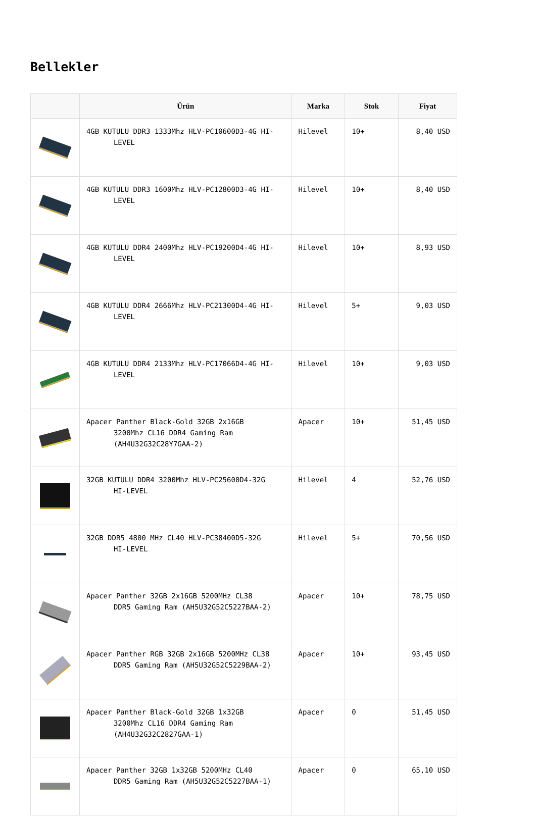Bellekler
| | Ürün | Marka | Stok | Fiyat |
| --- | --- | --- | --- | --- |
| | 4GB KUTULU DDR3 1333Mhz HLV-PC10600D3-4G HI- LEVEL | Hilevel | 10+ | 8,40 USD |
| | 4GB KUTULU DDR3 1600Mhz HLV-PC12800D3-4G HI- LEVEL | Hilevel | 10+ | 8,40 USD |
| | 4GB KUTULU DDR4 2400Mhz HLV-PC19200D4-4G HI- LEVEL | Hilevel | 10+ | 8,93 USD |
| | 4GB KUTULU DDR4 2666Mhz HLV-PC21300D4-4G HI- LEVEL | Hilevel | 5+ | 9,03 USD |
| | 4GB KUTULU DDR4 2133Mhz HLV-PC17066D4-4G HI- LEVEL | Hilevel | 10+ | 9,03 USD |
| | Apacer Panther Black-Gold 32GB 2x16GB 3200Mhz CL16 DDR4 Gaming Ram (AH4U32G32C28Y7GAA-2) | Apacer | 10+ | 51,45 USD |
| | 32GB KUTULU DDR4 3200Mhz HLV-PC25600D4-32G HI-LEVEL | Hilevel | 4 | 52,76 USD |
| | 32GB DDR5 4800 MHz CL40 HLV-PC38400D5-32G HI-LEVEL | Hilevel | 5+ | 70,56 USD |
| | Apacer Panther 32GB 2x16GB 5200MHz CL38 DDR5 Gaming Ram (AH5U32G52C5227BAA-2) | Apacer | 10+ | 78,75 USD |
| | Apacer Panther RGB 32GB 2x16GB 5200MHz CL38 DDR5 Gaming Ram (AH5U32G52C5229BAA-2) | Apacer | 10+ | 93,45 USD |
| | Apacer Panther Black-Gold 32GB 1x32GB 3200Mhz CL16 DDR4 Gaming Ram (AH4U32G32C2827GAA-1) | Apacer | 0 | 51,45 USD |
| | Apacer Panther 32GB 1x32GB 5200MHz CL40 DDR5 Gaming Ram (AH5U32G52C5227BAA-1) | Apacer | 0 | 65,10 USD |